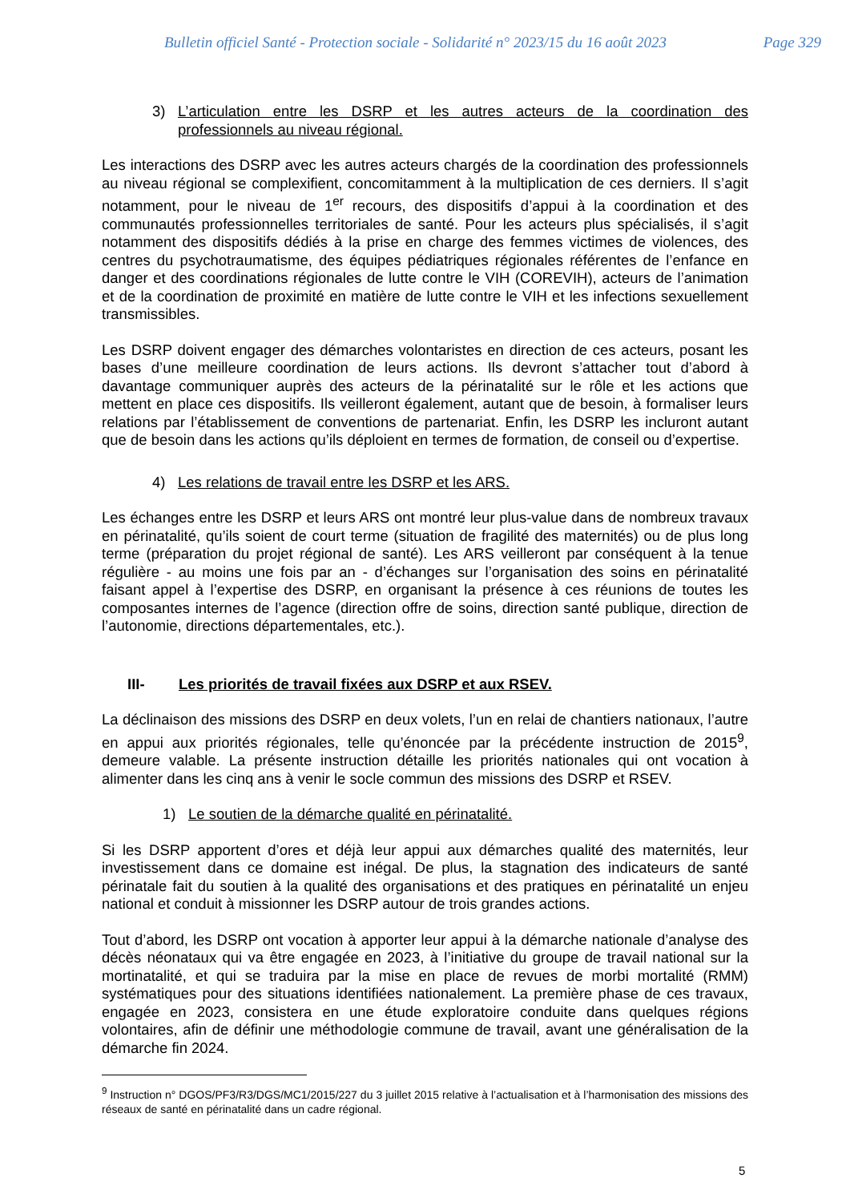Bulletin officiel Santé - Protection sociale - Solidarité n° 2023/15 du 16 août 2023 Page 329
3) L’articulation entre les DSRP et les autres acteurs de la coordination des professionnels au niveau régional.
Les interactions des DSRP avec les autres acteurs chargés de la coordination des professionnels au niveau régional se complexifient, concomitamment à la multiplication de ces derniers. Il s’agit notamment, pour le niveau de 1<sup>er</sup> recours, des dispositifs d’appui à la coordination et des communautés professionnelles territoriales de santé. Pour les acteurs plus spécialisés, il s’agit notamment des dispositifs dédiés à la prise en charge des femmes victimes de violences, des centres du psychotraumatisme, des équipes pédiatriques régionales référentes de l’enfance en danger et des coordinations régionales de lutte contre le VIH (COREVIH), acteurs de l’animation et de la coordination de proximité en matière de lutte contre le VIH et les infections sexuellement transmissibles.
Les DSRP doivent engager des démarches volontaristes en direction de ces acteurs, posant les bases d’une meilleure coordination de leurs actions. Ils devront s’attacher tout d’abord à davantage communiquer auprès des acteurs de la périnatalité sur le rôle et les actions que mettent en place ces dispositifs. Ils veilleront également, autant que de besoin, à formaliser leurs relations par l’établissement de conventions de partenariat. Enfin, les DSRP les incluront autant que de besoin dans les actions qu’ils déploient en termes de formation, de conseil ou d’expertise.
4) Les relations de travail entre les DSRP et les ARS.
Les échanges entre les DSRP et leurs ARS ont montré leur plus-value dans de nombreux travaux en périnatalité, qu’ils soient de court terme (situation de fragilité des maternités) ou de plus long terme (préparation du projet régional de santé). Les ARS veilleront par conséquent à la tenue régulière - au moins une fois par an - d’échanges sur l’organisation des soins en périnatalité faisant appel à l’expertise des DSRP, en organisant la présence à ces réunions de toutes les composantes internes de l’agence (direction offre de soins, direction santé publique, direction de l’autonomie, directions départementales, etc.).
III- Les priorités de travail fixées aux DSRP et aux RSEV.
La déclinaison des missions des DSRP en deux volets, l’un en relai de chantiers nationaux, l’autre en appui aux priorités régionales, telle qu’énoncée par la précédente instruction de 2015<sup>9</sup>, demeure valable. La présente instruction détaille les priorités nationales qui ont vocation à alimenter dans les cinq ans à venir le socle commun des missions des DSRP et RSEV.
1) Le soutien de la démarche qualité en périnatalité.
Si les DSRP apportent d’ores et déjà leur appui aux démarches qualité des maternités, leur investissement dans ce domaine est inégal. De plus, la stagnation des indicateurs de santé périnatale fait du soutien à la qualité des organisations et des pratiques en périnatalité un enjeu national et conduit à missionner les DSRP autour de trois grandes actions.
Tout d’abord, les DSRP ont vocation à apporter leur appui à la démarche nationale d’analyse des décès néonataux qui va être engagée en 2023, à l’initiative du groupe de travail national sur la mortinatalité, et qui se traduira par la mise en place de revues de morbi mortalité (RMM) systématiques pour des situations identifiées nationalement. La première phase de ces travaux, engagée en 2023, consistera en une étude exploratoire conduite dans quelques régions volontaires, afin de définir une méthodologie commune de travail, avant une généralisation de la démarche fin 2024.
<sup>9</sup> Instruction n° DGOS/PF3/R3/DGS/MC1/2015/227 du 3 juillet 2015 relative à l’actualisation et à l’harmonisation des missions des réseaux de santé en périnatalité dans un cadre régional.
5